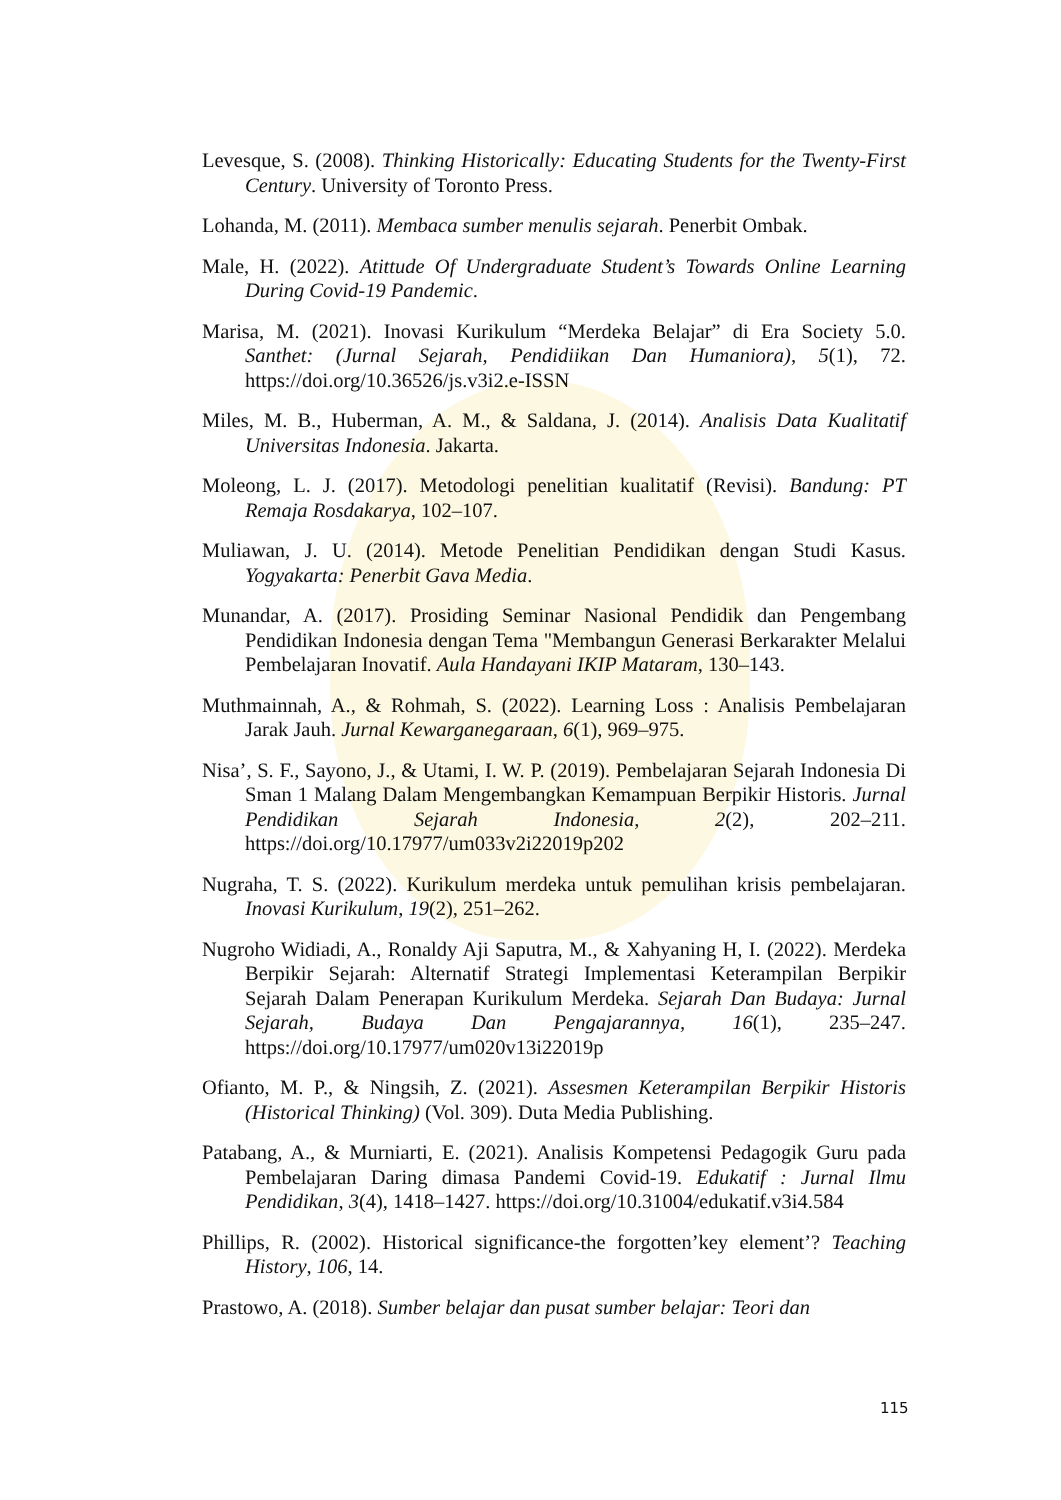Levesque, S. (2008). Thinking Historically: Educating Students for the Twenty-First Century. University of Toronto Press.
Lohanda, M. (2011). Membaca sumber menulis sejarah. Penerbit Ombak.
Male, H. (2022). Atittude Of Undergraduate Student’s Towards Online Learning During Covid-19 Pandemic.
Marisa, M. (2021). Inovasi Kurikulum “Merdeka Belajar” di Era Society 5.0. Santhet: (Jurnal Sejarah, Pendidiikan Dan Humaniora), 5(1), 72. https://doi.org/10.36526/js.v3i2.e-ISSN
Miles, M. B., Huberman, A. M., & Saldana, J. (2014). Analisis Data Kualitatif Universitas Indonesia. Jakarta.
Moleong, L. J. (2017). Metodologi penelitian kualitatif (Revisi). Bandung: PT Remaja Rosdakarya, 102–107.
Muliawan, J. U. (2014). Metode Penelitian Pendidikan dengan Studi Kasus. Yogyakarta: Penerbit Gava Media.
Munandar, A. (2017). Prosiding Seminar Nasional Pendidik dan Pengembang Pendidikan Indonesia dengan Tema "Membangun Generasi Berkarakter Melalui Pembelajaran Inovatif. Aula Handayani IKIP Mataram, 130–143.
Muthmainnah, A., & Rohmah, S. (2022). Learning Loss : Analisis Pembelajaran Jarak Jauh. Jurnal Kewarganegaraan, 6(1), 969–975.
Nisa’, S. F., Sayono, J., & Utami, I. W. P. (2019). Pembelajaran Sejarah Indonesia Di Sman 1 Malang Dalam Mengembangkan Kemampuan Berpikir Historis. Jurnal Pendidikan Sejarah Indonesia, 2(2), 202–211. https://doi.org/10.17977/um033v2i22019p202
Nugraha, T. S. (2022). Kurikulum merdeka untuk pemulihan krisis pembelajaran. Inovasi Kurikulum, 19(2), 251–262.
Nugroho Widiadi, A., Ronaldy Aji Saputra, M., & Xahyaning H, I. (2022). Merdeka Berpikir Sejarah: Alternatif Strategi Implementasi Keterampilan Berpikir Sejarah Dalam Penerapan Kurikulum Merdeka. Sejarah Dan Budaya: Jurnal Sejarah, Budaya Dan Pengajarannya, 16(1), 235–247. https://doi.org/10.17977/um020v13i22019p
Ofianto, M. P., & Ningsih, Z. (2021). Assesmen Keterampilan Berpikir Historis (Historical Thinking) (Vol. 309). Duta Media Publishing.
Patabang, A., & Murniarti, E. (2021). Analisis Kompetensi Pedagogik Guru pada Pembelajaran Daring dimasa Pandemi Covid-19. Edukatif : Jurnal Ilmu Pendidikan, 3(4), 1418–1427. https://doi.org/10.31004/edukatif.v3i4.584
Phillips, R. (2002). Historical significance-the forgotten’key element’? Teaching History, 106, 14.
Prastowo, A. (2018). Sumber belajar dan pusat sumber belajar: Teori dan
115